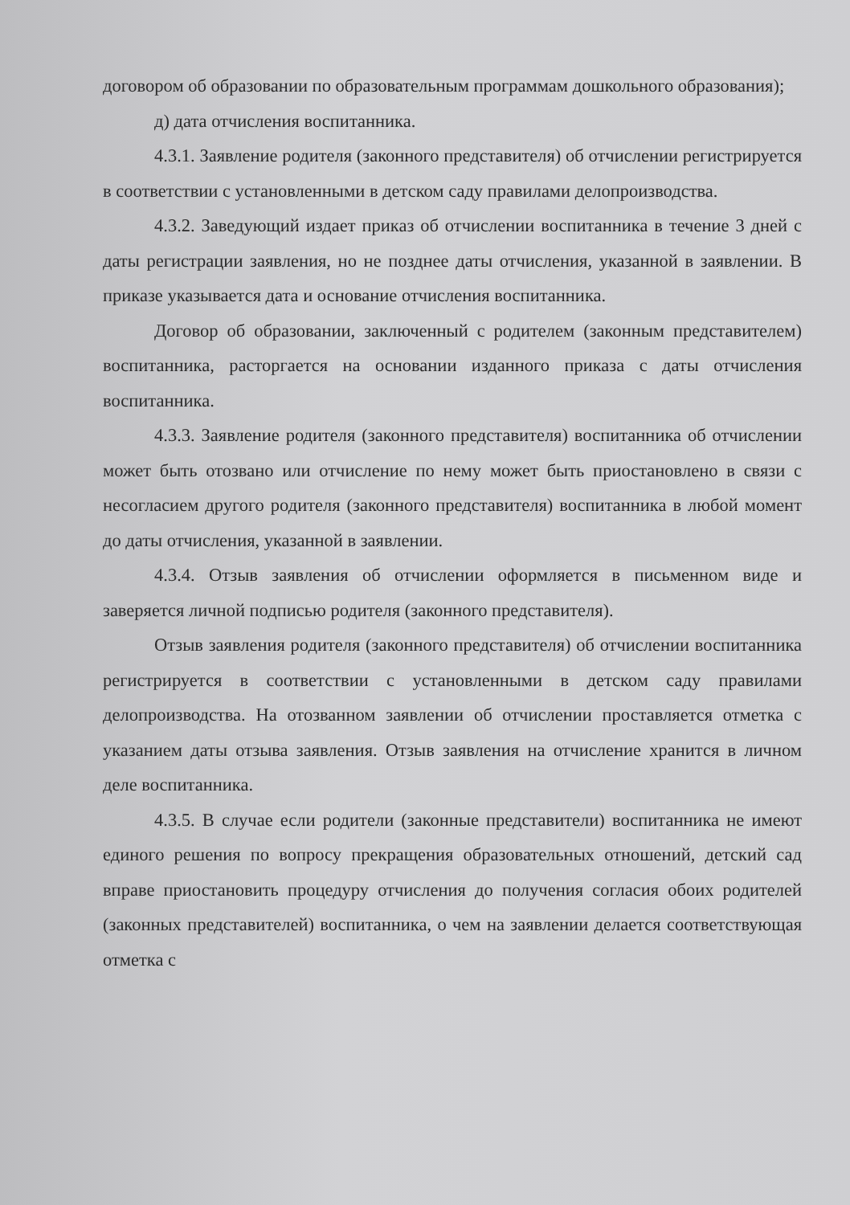договором об образовании по образовательным программам дошкольного образования);
д) дата отчисления воспитанника.
4.3.1. Заявление родителя (законного представителя) об отчислении регистрируется в соответствии с установленными в детском саду правилами делопроизводства.
4.3.2. Заведующий издает приказ об отчислении воспитанника в течение 3 дней с даты регистрации заявления, но не позднее даты отчисления, указанной в заявлении. В приказе указывается дата и основание отчисления воспитанника.
Договор об образовании, заключенный с родителем (законным представителем) воспитанника, расторгается на основании изданного приказа с даты отчисления воспитанника.
4.3.3. Заявление родителя (законного представителя) воспитанника об отчислении может быть отозвано или отчисление по нему может быть приостановлено в связи с несогласием другого родителя (законного представителя) воспитанника в любой момент до даты отчисления, указанной в заявлении.
4.3.4. Отзыв заявления об отчислении оформляется в письменном виде и заверяется личной подписью родителя (законного представителя).
Отзыв заявления родителя (законного представителя) об отчислении воспитанника регистрируется в соответствии с установленными в детском саду правилами делопроизводства. На отозванном заявлении об отчислении проставляется отметка с указанием даты отзыва заявления. Отзыв заявления на отчисление хранится в личном деле воспитанника.
4.3.5. В случае если родители (законные представители) воспитанника не имеют единого решения по вопросу прекращения образовательных отношений, детский сад вправе приостановить процедуру отчисления до получения согласия обоих родителей (законных представителей) воспитанника, о чем на заявлении делается соответствующая отметка с